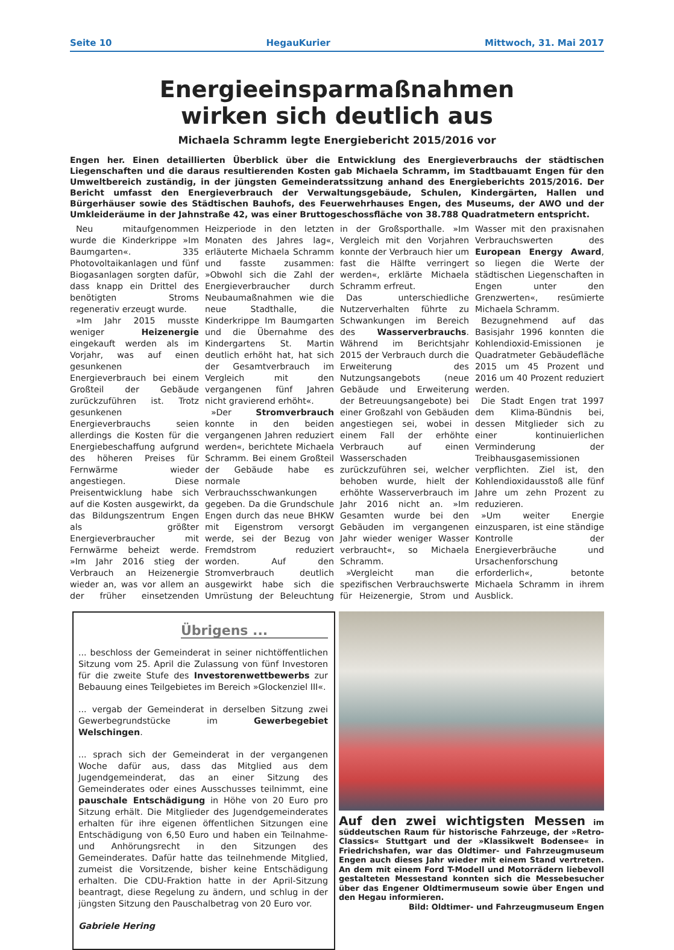Seite 10 HegauKurier Mittwoch, 31. Mai 2017
Energieeinsparmaßnahmen
wirken sich deutlich aus
Michaela Schramm legte Energiebericht 2015/2016 vor
Engen her. Einen detaillierten Überblick über die Entwicklung des Energieverbrauchs der städtischen Liegenschaften und die daraus resultierenden Kosten gab Michaela Schramm, im Stadtbauamt Engen für den Umweltbereich zuständig, in der jüngsten Gemeinderatssitzung anhand des Energieberichts 2015/2016. Der Bericht umfasst den Energieverbrauch der Verwaltungsgebäude, Schulen, Kindergärten, Hallen und Bürgerhäuser sowie des Städtischen Bauhofs, des Feuerwehrhauses Engen, des Museums, der AWO und der Umkleideräume in der Jahnstraße 42, was einer Bruttogeschossfläche von 38.788 Quadratmetern entspricht.
Neu mitaufgenommen wurde die Kinderkrippe »Im Baumgarten«. 335 Photovoltaikanlagen und fünf Biogasanlagen sorgten dafür, dass knapp ein Drittel des benötigten Stroms regenerativ erzeugt wurde.
»Im Jahr 2015 musste weniger Heizenergie eingekauft werden als im Vorjahr, was auf einen gesunkenen Energieverbrauch bei einem Großteil der Gebäude zurückzuführen ist. Trotz gesunkenen Energieverbrauchs seien allerdings die Kosten für die Energiebeschaffung aufgrund des höheren Preises für Fernwärme wieder angestiegen. Diese Preisentwicklung habe sich auf die Kosten ausgewirkt, da das Bildungszentrum Engen als größter Energieverbraucher mit Fernwärme beheizt werde. »Im Jahr 2016 stieg der Verbrauch an Heizenergie wieder an, was vor allem an der früher einsetzenden Heizperiode in den letzten Monaten des Jahres lag«, erläuterte Michaela Schramm und fasste zusammen: »Obwohl sich die Zahl der Energieverbraucher durch Neubaumaßnahmen wie die neue Stadthalle, die Kinderkrippe Im Baumgarten und die Übernahme des Kindergartens St. Martin deutlich erhöht hat, hat sich der Gesamtverbrauch im Vergleich mit den vergangenen fünf Jahren nicht gravierend erhöht«.
»Der Stromverbrauch konnte in den beiden vergangenen Jahren reduziert werden«, berichtete Michaela Schramm. Bei einem Großteil der Gebäude habe es normale Verbrauchsschwankungen gegeben. Da die Grundschule Engen durch das neue BHKW mit Eigenstrom versorgt werde, sei der Bezug von Fremdstrom reduziert worden. Auf den Stromverbrauch deutlich ausgewirkt habe sich die Umrüstung der Beleuchtung in der Großsporthalle. »Im Vergleich mit den Vorjahren konnte der Verbrauch hier um fast die Hälfte verringert werden«, erklärte Michaela Schramm erfreut.
Das unterschiedliche Nutzerverhalten führte zu Schwankungen im Bereich des Wasserverbrauchs. Während im Berichtsjahr 2015 der Verbrauch durch die Erweiterung des Nutzungsangebots (neue Gebäude und Erweiterung der Betreuungsangebote) bei einer Großzahl von Gebäuden angestiegen sei, wobei in einem Fall der erhöhte Verbrauch auf einen Wasserschaden zurückzuführen sei, welcher behoben wurde, hielt der erhöhte Wasserverbrauch im Jahr 2016 nicht an. »Im Gesamten wurde bei den Gebäuden im vergangenen Jahr wieder weniger Wasser verbraucht«, so Michaela Schramm.
»Vergleicht man die spezifischen Verbrauchswerte für Heizenergie, Strom und Wasser mit den praxisnahen Verbrauchswerten des European Energy Award, so liegen die Werte der städtischen Liegenschaften in Engen unter den Grenzwerten«, resümierte Michaela Schramm.
Bezugnehmend auf das Basisjahr 1996 konnten die Kohlendioxid-Emissionen je Quadratmeter Gebäudefläche 2015 um 45 Prozent und 2016 um 40 Prozent reduziert werden.
Die Stadt Engen trat 1997 dem Klima-Bündnis bei, dessen Mitglieder sich zu einer kontinuierlichen Verminderung der Treibhausgasemissionen verpflichten. Ziel ist, den Kohlendioxidausstoß alle fünf Jahre um zehn Prozent zu reduzieren.
»Um weiter Energie einzusparen, ist eine ständige Kontrolle der Energieverbräuche und Ursachenforschung erforderlich«, betonte Michaela Schramm in ihrem Ausblick.
Übrigens ...
... beschloss der Gemeinderat in seiner nichtöffentlichen Sitzung vom 25. April die Zulassung von fünf Investoren für die zweite Stufe des Investorenwettbewerbs zur Bebauung eines Teilgebietes im Bereich »Glockenziel III«.
... vergab der Gemeinderat in derselben Sitzung zwei Gewerbegrundstücke im Gewerbegebiet Welschingen.
... sprach sich der Gemeinderat in der vergangenen Woche dafür aus, dass das Mitglied aus dem Jugendgemeinderat, das an einer Sitzung des Gemeinderates oder eines Ausschusses teilnimmt, eine pauschale Entschädigung in Höhe von 20 Euro pro Sitzung erhält. Die Mitglieder des Jugendgemeinderates erhalten für ihre eigenen öffentlichen Sitzungen eine Entschädigung von 6,50 Euro und haben ein Teilnahme- und Anhörungsrecht in den Sitzungen des Gemeinderates. Dafür hatte das teilnehmende Mitglied, zumeist die Vorsitzende, bisher keine Entschädigung erhalten. Die CDU-Fraktion hatte in der April-Sitzung beantragt, diese Regelung zu ändern, und schlug in der jüngsten Sitzung den Pauschalbetrag von 20 Euro vor.
Gabriele Hering
Auf den zwei wichtigsten Messen im süddeutschen Raum für historische Fahrzeuge, der »Retro-Classics« Stuttgart und der »Klassikwelt Bodensee« in Friedrichshafen, war das Oldtimer- und Fahrzeugmuseum Engen auch dieses Jahr wieder mit einem Stand vertreten. An dem mit einem Ford T-Modell und Motorrädern liebevoll gestalteten Messestand konnten sich die Messebesucher über das Engener Oldtimermuseum sowie über Engen und den Hegau informieren.
Bild: Oldtimer- und Fahrzeugmuseum Engen